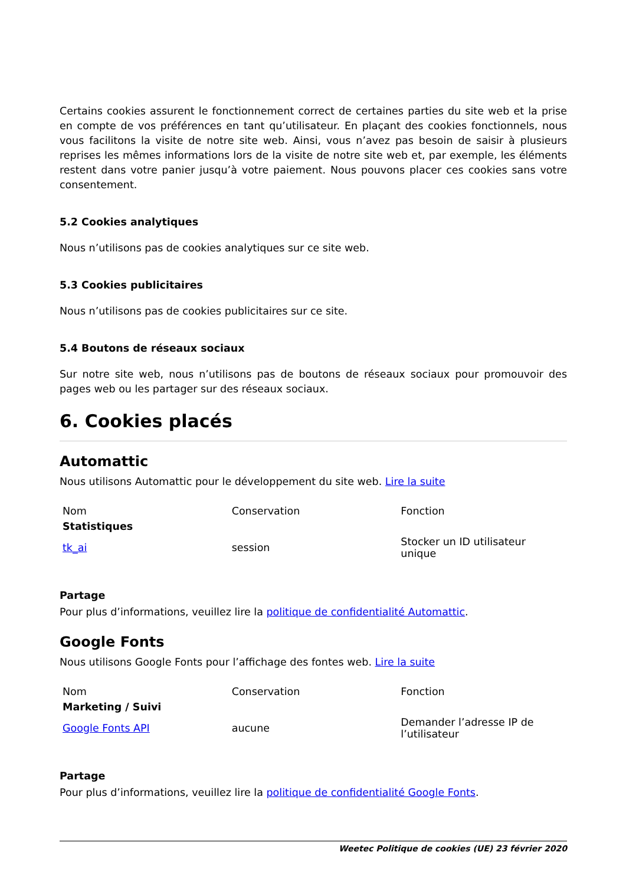Certains cookies assurent le fonctionnement correct de certaines parties du site web et la prise en compte de vos préférences en tant qu’utilisateur. En plaçant des cookies fonctionnels, nous vous facilitons la visite de notre site web. Ainsi, vous n’avez pas besoin de saisir à plusieurs reprises les mêmes informations lors de la visite de notre site web et, par exemple, les éléments restent dans votre panier jusqu’à votre paiement. Nous pouvons placer ces cookies sans votre consentement.
5.2 Cookies analytiques
Nous n’utilisons pas de cookies analytiques sur ce site web.
5.3 Cookies publicitaires
Nous n’utilisons pas de cookies publicitaires sur ce site.
5.4 Boutons de réseaux sociaux
Sur notre site web, nous n’utilisons pas de boutons de réseaux sociaux pour promouvoir des pages web ou les partager sur des réseaux sociaux.
6. Cookies placés
Automattic
Nous utilisons Automattic pour le développement du site web. Lire la suite
| Nom | Conservation | Fonction |
| --- | --- | --- |
| Statistiques | | |
| tk_ai | session | Stocker un ID utilisateur unique |
Partage
Pour plus d’informations, veuillez lire la politique de confidentialité Automattic.
Google Fonts
Nous utilisons Google Fonts pour l’affichage des fontes web. Lire la suite
| Nom | Conservation | Fonction |
| --- | --- | --- |
| Marketing / Suivi | | |
| Google Fonts API | aucune | Demander l’adresse IP de l’utilisateur |
Partage
Pour plus d’informations, veuillez lire la politique de confidentialité Google Fonts.
Weetec Politique de cookies (UE) 23 février 2020